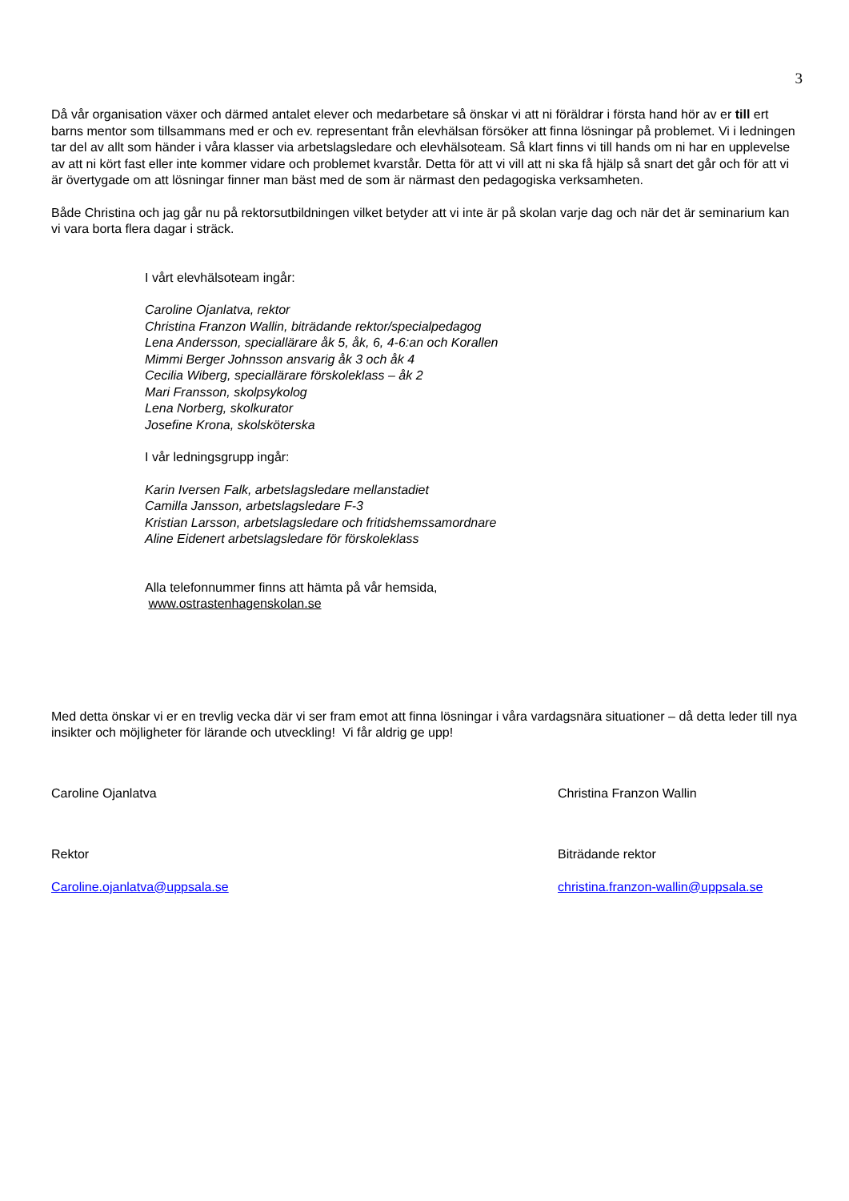3
Då vår organisation växer och därmed antalet elever och medarbetare så önskar vi att ni föräldrar i första hand hör av er till ert barns mentor som tillsammans med er och ev. representant från elevhälsan försöker att finna lösningar på problemet. Vi i ledningen tar del av allt som händer i våra klasser via arbetslagsledare och elevhälsoteam. Så klart finns vi till hands om ni har en upplevelse av att ni kört fast eller inte kommer vidare och problemet kvarstår. Detta för att vi vill att ni ska få hjälp så snart det går och för att vi är övertygade om att lösningar finner man bäst med de som är närmast den pedagogiska verksamheten.
Både Christina och jag går nu på rektorsutbildningen vilket betyder att vi inte är på skolan varje dag och när det är seminarium kan vi vara borta flera dagar i sträck.
I vårt elevhälsoteam ingår:
Caroline Ojanlatva, rektor
Christina Franzon Wallin, biträdande rektor/specialpedagog
Lena Andersson, speciallärare åk 5, åk, 6, 4-6:an och Korallen
Mimmi Berger Johnsson ansvarig åk 3 och åk 4
Cecilia Wiberg, speciallärare förskoleklass – åk 2
Mari Fransson, skolpsykolog
Lena Norberg, skolkurator
Josefine Krona, skolsköterska
I vår ledningsgrupp ingår:
Karin Iversen Falk, arbetslagsledare mellanstadiet
Camilla Jansson, arbetslagsledare F-3
Kristian Larsson, arbetslagsledare och fritidshemssamordnare
Aline Eidenert arbetslagsledare för förskoleklass
Alla telefonnummer finns att hämta på vår hemsida,
www.ostrastenhagenskolan.se
Med detta önskar vi er en trevlig vecka där vi ser fram emot att finna lösningar i våra vardagsnära situationer – då detta leder till nya insikter och möjligheter för lärande och utveckling! Vi får aldrig ge upp!
Caroline Ojanlatva
Rektor
Caroline.ojanlatva@uppsala.se
Christina Franzon Wallin
Biträdande rektor
christina.franzon-wallin@uppsala.se